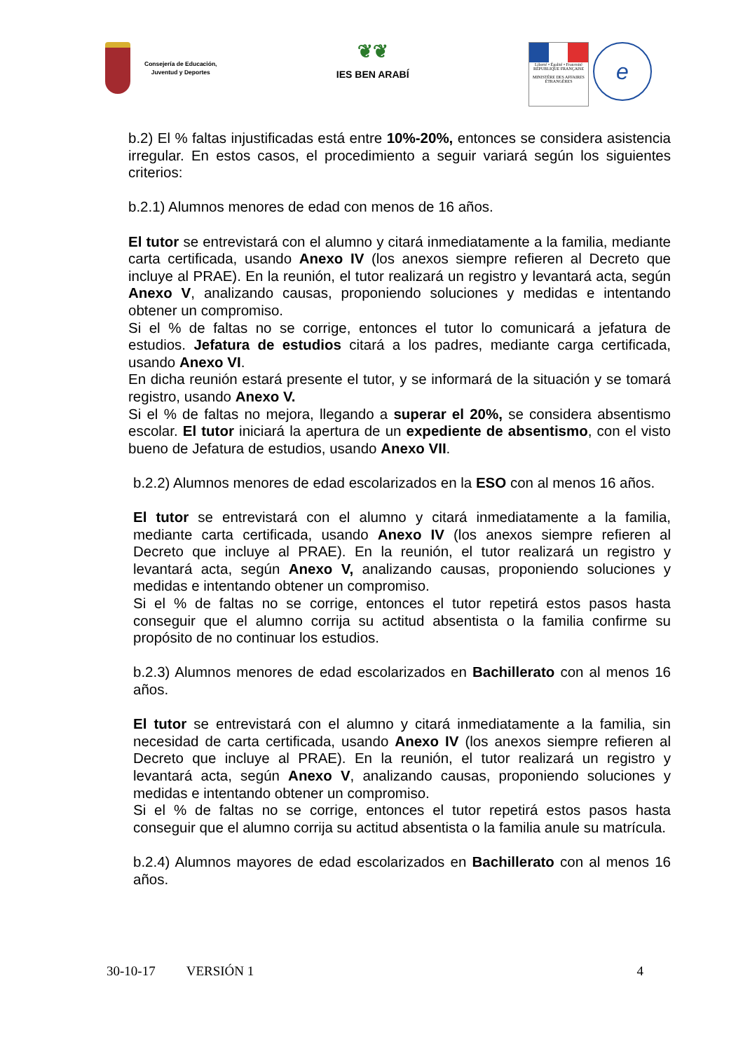Consejería de Educación,
Juventud y Deportes
❦❦
IES BEN ARABÍ
Liberté • Égalité • Fraternité
RÉPUBLIQUE FRANÇAISE
MINISTÈRE DES AFFAIRES ÉTRANGÈRES
e
b.2) El % faltas injustificadas está entre 10%-20%, entonces se considera asistencia irregular. En estos casos, el procedimiento a seguir variará según los siguientes criterios:
b.2.1) Alumnos menores de edad con menos de 16 años.
El tutor se entrevistará con el alumno y citará inmediatamente a la familia, mediante carta certificada, usando Anexo IV (los anexos siempre refieren al Decreto que incluye al PRAE). En la reunión, el tutor realizará un registro y levantará acta, según Anexo V, analizando causas, proponiendo soluciones y medidas e intentando obtener un compromiso.
Si el % de faltas no se corrige, entonces el tutor lo comunicará a jefatura de estudios. Jefatura de estudios citará a los padres, mediante carga certificada, usando Anexo VI.
En dicha reunión estará presente el tutor, y se informará de la situación y se tomará registro, usando Anexo V.
Si el % de faltas no mejora, llegando a superar el 20%, se considera absentismo escolar. El tutor iniciará la apertura de un expediente de absentismo, con el visto bueno de Jefatura de estudios, usando Anexo VII.
b.2.2) Alumnos menores de edad escolarizados en la ESO con al menos 16 años.
El tutor se entrevistará con el alumno y citará inmediatamente a la familia, mediante carta certificada, usando Anexo IV (los anexos siempre refieren al Decreto que incluye al PRAE). En la reunión, el tutor realizará un registro y levantará acta, según Anexo V, analizando causas, proponiendo soluciones y medidas e intentando obtener un compromiso.
Si el % de faltas no se corrige, entonces el tutor repetirá estos pasos hasta conseguir que el alumno corrija su actitud absentista o la familia confirme su propósito de no continuar los estudios.
b.2.3) Alumnos menores de edad escolarizados en Bachillerato con al menos 16 años.
El tutor se entrevistará con el alumno y citará inmediatamente a la familia, sin necesidad de carta certificada, usando Anexo IV (los anexos siempre refieren al Decreto que incluye al PRAE). En la reunión, el tutor realizará un registro y levantará acta, según Anexo V, analizando causas, proponiendo soluciones y medidas e intentando obtener un compromiso.
Si el % de faltas no se corrige, entonces el tutor repetirá estos pasos hasta conseguir que el alumno corrija su actitud absentista o la familia anule su matrícula.
b.2.4) Alumnos mayores de edad escolarizados en Bachillerato con al menos 16 años.
30-10-17 VERSIÓN 1 4